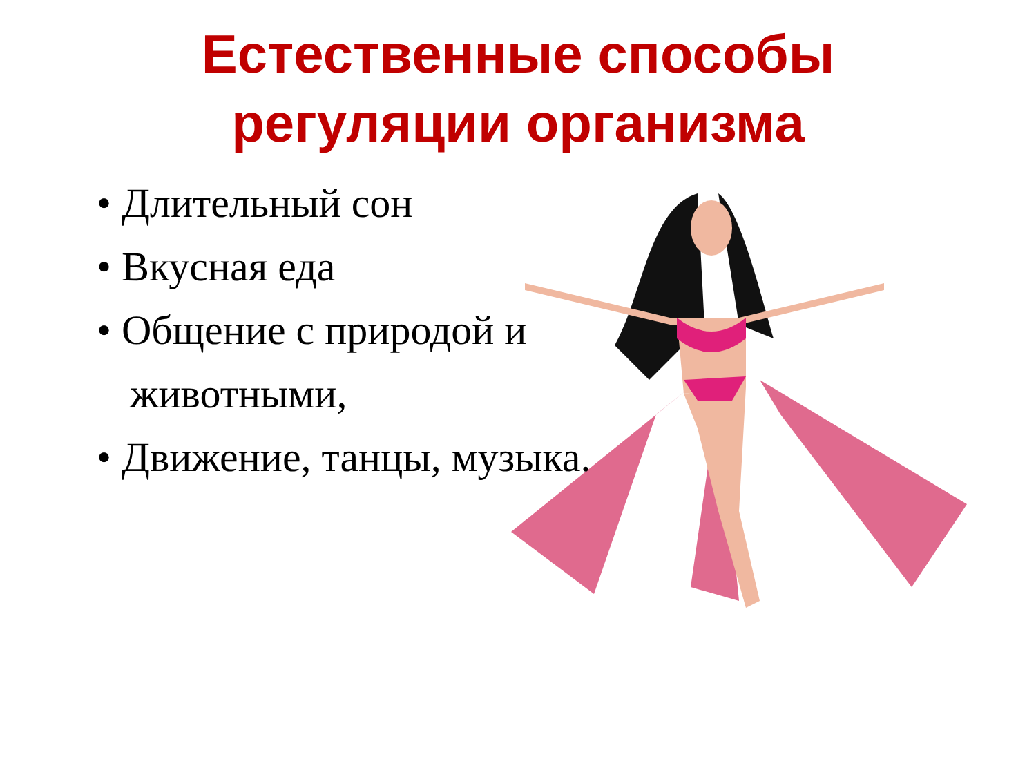Естественные способы
регуляции организма
• Длительный сон
• Вкусная еда
• Общение с природой и животными,
• Движение, танцы, музыка.